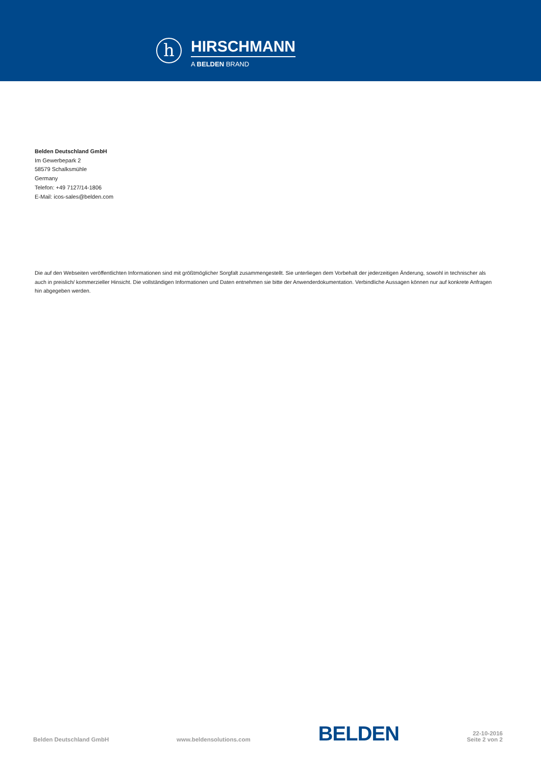h
HIRSCHMANN
A BELDEN BRAND
Belden Deutschland GmbH
Im Gewerbepark 2
58579 Schalksmühle
Germany
Telefon: +49 7127/14-1806
E-Mail: icos-sales@belden.com
Die auf den Webseiten veröffentlichten Informationen sind mit größtmöglicher Sorgfalt zusammengestellt. Sie unterliegen dem Vorbehalt der jederzeitigen Änderung, sowohl in technischer als auch in preislich/ kommerzieller Hinsicht. Die vollständigen Informationen und Daten entnehmen sie bitte der Anwenderdokumentation. Verbindliche Aussagen können nur auf konkrete Anfragen hin abgegeben werden.
Belden Deutschland GmbH
www.beldensolutions.com
BELDEN
22-10-2016
Seite 2 von 2